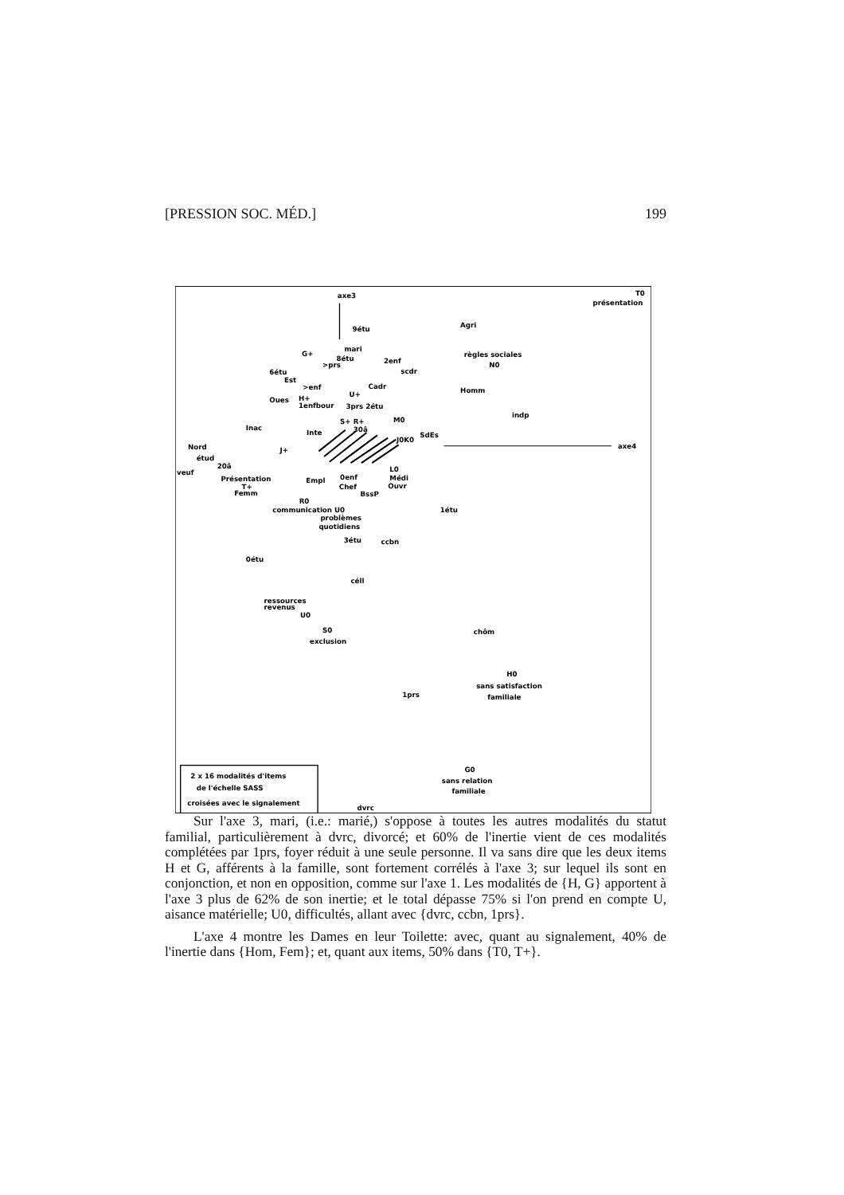[PRESSION SOC. MÉD.] 199
axe3
T0
présentation
9étu
Agri
G+
mari
8étu
>prs
2enf
règles sociales
N0
6étu
scdr
Est
>enf
Cadr
Homm
U+
Oues
H+
1enfbour
3prs 2étu
indp
S+ R+
M0
Inac
Inte
30â
J0K0
SdEs
Nord
axe4
J+
étud
20â
veuf
L0
Présentation
Empl
0enf
Médi
T+
Chef
Ouvr
Femm
BssP
R0
communication U0
1étu
problèmes
quotidiens
3étu
ccbn
0étu
céll
ressources
revenus
U0
S0
exclusion
chôm
H0
sans satisfaction
1prs
familiale
2 x 16 modalités d'items
de l'échelle SASS
croisées avec le signalement
G0
sans relation
familiale
dvrc
Sur l'axe 3, mari, (i.e.: marié,) s'oppose à toutes les autres modalités du statut familial, particulièrement à dvrc, divorcé; et 60% de l'inertie vient de ces modalités complétées par 1prs, foyer réduit à une seule personne. Il va sans dire que les deux items H et G, afférents à la famille, sont fortement corrélés à l'axe 3; sur lequel ils sont en conjonction, et non en opposition, comme sur l'axe 1. Les modalités de {H, G} apportent à l'axe 3 plus de 62% de son inertie; et le total dépasse 75% si l'on prend en compte U, aisance matérielle; U0, difficultés, allant avec {dvrc, ccbn, 1prs}.
L'axe 4 montre les Dames en leur Toilette: avec, quant au signalement, 40% de l'inertie dans {Hom, Fem}; et, quant aux items, 50% dans {T0, T+}.